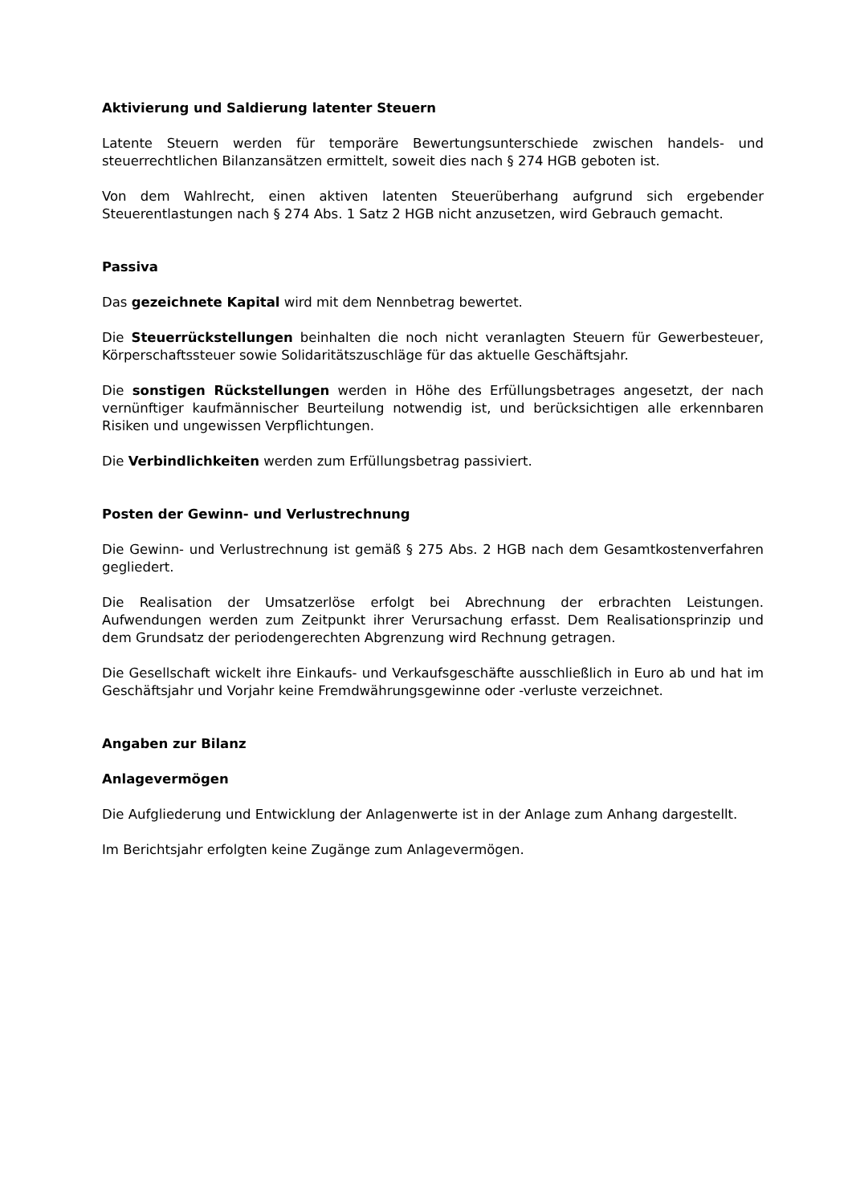Aktivierung und Saldierung latenter Steuern
Latente Steuern werden für temporäre Bewertungsunterschiede zwischen handels- und steuerrechtlichen Bilanzansätzen ermittelt, soweit dies nach § 274 HGB geboten ist.
Von dem Wahlrecht, einen aktiven latenten Steuerüberhang aufgrund sich ergebender Steuerentlastungen nach § 274 Abs. 1 Satz 2 HGB nicht anzusetzen, wird Gebrauch gemacht.
Passiva
Das gezeichnete Kapital wird mit dem Nennbetrag bewertet.
Die Steuerrückstellungen beinhalten die noch nicht veranlagten Steuern für Gewerbesteuer, Körperschaftssteuer sowie Solidaritätszuschläge für das aktuelle Geschäftsjahr.
Die sonstigen Rückstellungen werden in Höhe des Erfüllungsbetrages angesetzt, der nach vernünftiger kaufmännischer Beurteilung notwendig ist, und berücksichtigen alle erkennbaren Risiken und ungewissen Verpflichtungen.
Die Verbindlichkeiten werden zum Erfüllungsbetrag passiviert.
Posten der Gewinn- und Verlustrechnung
Die Gewinn- und Verlustrechnung ist gemäß § 275 Abs. 2 HGB nach dem Gesamtkostenverfahren gegliedert.
Die Realisation der Umsatzerlöse erfolgt bei Abrechnung der erbrachten Leistungen. Aufwendungen werden zum Zeitpunkt ihrer Verursachung erfasst. Dem Realisationsprinzip und dem Grundsatz der periodengerechten Abgrenzung wird Rechnung getragen.
Die Gesellschaft wickelt ihre Einkaufs- und Verkaufsgeschäfte ausschließlich in Euro ab und hat im Geschäftsjahr und Vorjahr keine Fremdwährungsgewinne oder -verluste verzeichnet.
Angaben zur Bilanz
Anlagevermögen
Die Aufgliederung und Entwicklung der Anlagenwerte ist in der Anlage zum Anhang dargestellt.
Im Berichtsjahr erfolgten keine Zugänge zum Anlagevermögen.